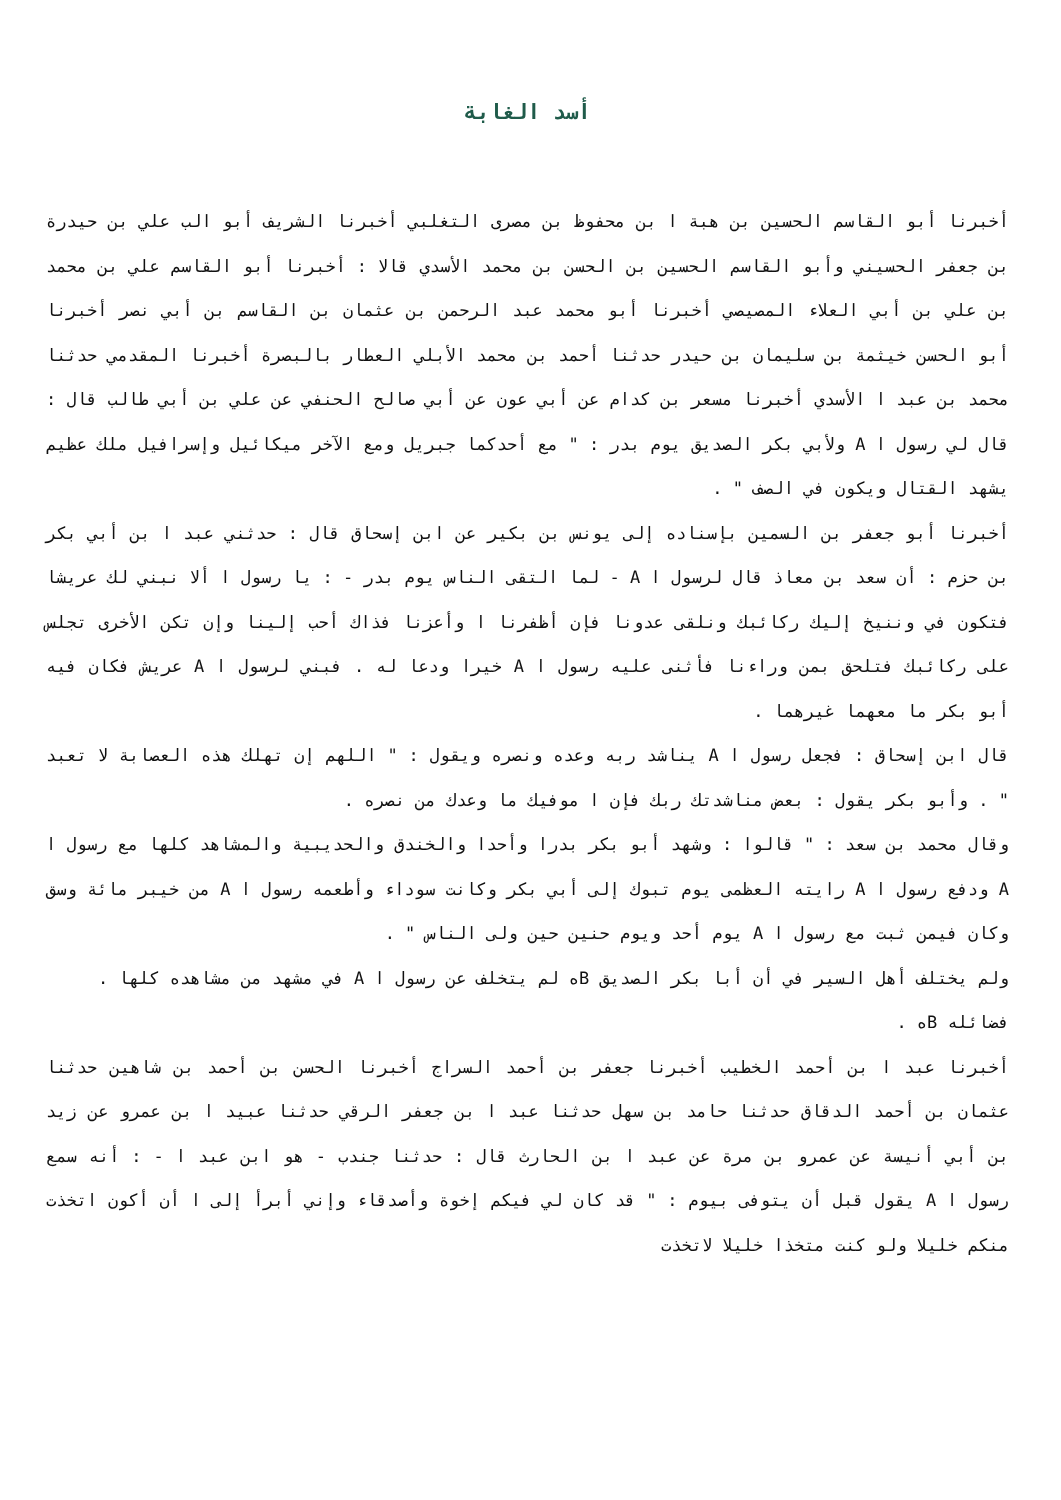أسد الغابة
أخبرنا أبو القاسم الحسين بن هبة ا بن محفوظ بن مصرى التغلبي أخبرنا الشريف أبو الب علي بن حيدرة بن جعفر الحسيني وأبو القاسم الحسين بن الحسن بن محمد الأسدي قالا : أخبرنا أبو القاسم علي بن محمد بن علي بن أبي العلاء المصيصي أخبرنا أبو محمد عبد الرحمن بن عثمان بن القاسم بن أبي نصر أخبرنا أبو الحسن خيثمة بن سليمان بن حيدر حدثنا أحمد بن محمد الأبلي العطار بالبصرة أخبرنا المقدمي حدثنا محمد بن عبد ا الأسدي أخبرنا مسعر بن كدام عن أبي عون عن أبي صالح الحنفي عن علي بن أبي طالب قال : قال لي رسول ا A ولأبي بكر الصديق يوم بدر : " مع أحدكما جبريل ومع الآخر ميكائيل وإسرافيل ملك عظيم يشهد القتال ويكون في الصف " .
أخبرنا أبو جعفر بن السمين بإسناده إلى يونس بن بكير عن ابن إسحاق قال : حدثني عبد ا بن أبي بكر بن حزم : أن سعد بن معاذ قال لرسول ا A - لما التقى الناس يوم بدر - : يا رسول ا ألا نبني لك عريشا فتكون في وننيخ إليك ركائبك ونلقى عدونا فإن أظفرنا ا وأعزنا فذاك أحب إلينا وإن تكن الأخرى تجلس على ركائبك فتلحق بمن وراءنا فأثنى عليه رسول ا A خيرا ودعا له . فبني لرسول ا A عريش فكان فيه أبو بكر ما معهما غيرهما .
قال ابن إسحاق : فجعل رسول ا A يناشد ربه وعده ونصره ويقول : " اللهم إن تهلك هذه العصابة لا تعبد " . وأبو بكر يقول : بعض مناشدتك ربك فإن ا موفيك ما وعدك من نصره .
وقال محمد بن سعد : " قالوا : وشهد أبو بكر بدرا وأحدا والخندق والحديبية والمشاهد كلها مع رسول ا A ودفع رسول ا A رايته العظمى يوم تبوك إلى أبي بكر وكانت سوداء وأطعمه رسول ا A من خيبر مائة وسق وكان فيمن ثبت مع رسول ا A يوم أحد ويوم حنين حين ولى الناس " .
ولم يختلف أهل السير في أن أبا بكر الصديق Bه لم يتخلف عن رسول ا A في مشهد من مشاهده كلها .
فضائله Bه .
أخبرنا عبد ا بن أحمد الخطيب أخبرنا جعفر بن أحمد السراج أخبرنا الحسن بن أحمد بن شاهين حدثنا عثمان بن أحمد الدقاق حدثنا حامد بن سهل حدثنا عبد ا بن جعفر الرقي حدثنا عبيد ا بن عمرو عن زيد بن أبي أنيسة عن عمرو بن مرة عن عبد ا بن الحارث قال : حدثنا جندب - هو ابن عبد ا - : أنه سمع رسول ا A يقول قبل أن يتوفى بيوم : " قد كان لي فيكم إخوة وأصدقاء وإني أبرأ إلى ا أن أكون اتخذت منكم خليلا ولو كنت متخذا خليلا لاتخذت